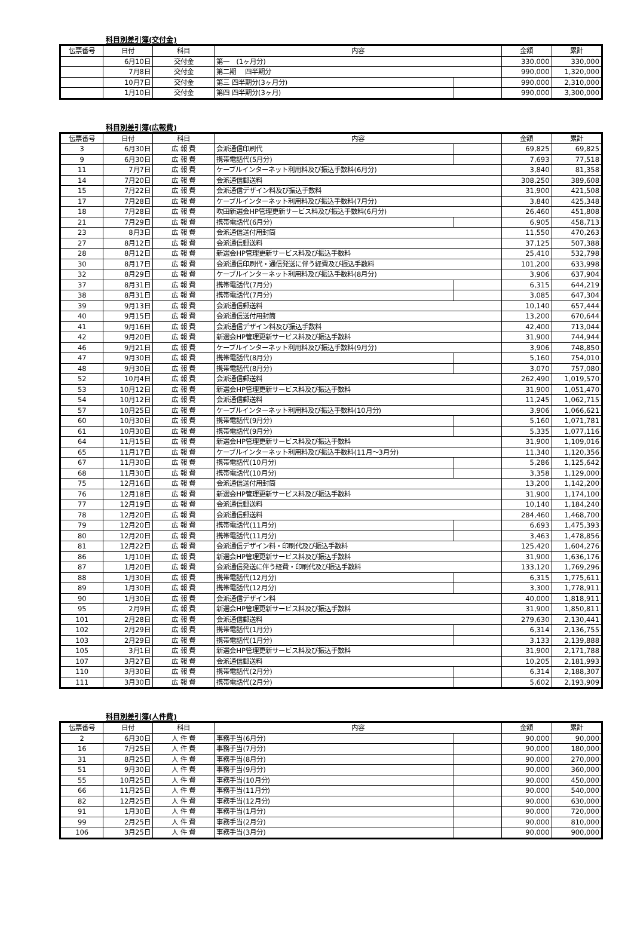科目別差引簿(交付金)
| 伝票番号 | 日付 | 科目 | 内容 | | 金額 | 累計 |
| --- | --- | --- | --- | --- | --- | --- |
| | 6月10日 | 交付金 | 第一 (1ヶ月分) | | 330,000 | 330,000 |
| | 7月8日 | 交付金 | 第二期 四半期分 | | 990,000 | 1,320,000 |
| | 10月7日 | 交付金 | 第三 四半期分(3ヶ月分) | | 990,000 | 2,310,000 |
| | 1月10日 | 交付金 | 第四 四半期分(3ヶ月) | | 990,000 | 3,300,000 |
科目別差引簿(広報費)
| 伝票番号 | 日付 | 科目 | 内容 | | 金額 | 累計 |
| --- | --- | --- | --- | --- | --- | --- |
| 3 | 6月30日 | 広 報 費 | 会派通信印刷代 | | 69,825 | 69,825 |
| 9 | 6月30日 | 広 報 費 | 携帯電話代(5月分) | | 7,693 | 77,518 |
| 11 | 7月7日 | 広 報 費 | ケーブルインターネット利用料及び振込手数料(6月分) | | 3,840 | 81,358 |
| 14 | 7月20日 | 広 報 費 | 会派通信郵送料 | | 308,250 | 389,608 |
| 15 | 7月22日 | 広 報 費 | 会派通信デザイン料及び振込手数料 | | 31,900 | 421,508 |
| 17 | 7月28日 | 広 報 費 | ケーブルインターネット利用料及び振込手数料(7月分) | | 3,840 | 425,348 |
| 18 | 7月28日 | 広 報 費 | 吹田新選会HP管理更新サービス料及び振込手数料(6月分) | | 26,460 | 451,808 |
| 21 | 7月29日 | 広 報 費 | 携帯電話代(6月分) | | 6,905 | 458,713 |
| 23 | 8月3日 | 広 報 費 | 会派通信送付用封筒 | | 11,550 | 470,263 |
| 27 | 8月12日 | 広 報 費 | 会派通信郵送料 | | 37,125 | 507,388 |
| 28 | 8月12日 | 広 報 費 | 新選会HP管理更新サービス料及び振込手数料 | | 25,410 | 532,798 |
| 30 | 8月17日 | 広 報 費 | 会派通信印刷代・通信発送に伴う経費及び振込手数料 | | 101,200 | 633,998 |
| 32 | 8月29日 | 広 報 費 | ケーブルインターネット利用料及び振込手数料(8月分) | | 3,906 | 637,904 |
| 37 | 8月31日 | 広 報 費 | 携帯電話代(7月分) | | 6,315 | 644,219 |
| 38 | 8月31日 | 広 報 費 | 携帯電話代(7月分) | | 3,085 | 647,304 |
| 39 | 9月13日 | 広 報 費 | 会派通信郵送料 | | 10,140 | 657,444 |
| 40 | 9月15日 | 広 報 費 | 会派通信送付用封筒 | | 13,200 | 670,644 |
| 41 | 9月16日 | 広 報 費 | 会派通信デザイン料及び振込手数料 | | 42,400 | 713,044 |
| 42 | 9月20日 | 広 報 費 | 新選会HP管理更新サービス料及び振込手数料 | | 31,900 | 744,944 |
| 46 | 9月21日 | 広 報 費 | ケーブルインターネット利用料及び振込手数料(9月分) | | 3,906 | 748,850 |
| 47 | 9月30日 | 広 報 費 | 携帯電話代(8月分) | | 5,160 | 754,010 |
| 48 | 9月30日 | 広 報 費 | 携帯電話代(8月分) | | 3,070 | 757,080 |
| 52 | 10月4日 | 広 報 費 | 会派通信郵送料 | | 262,490 | 1,019,570 |
| 53 | 10月12日 | 広 報 費 | 新選会HP管理更新サービス料及び振込手数料 | | 31,900 | 1,051,470 |
| 54 | 10月12日 | 広 報 費 | 会派通信郵送料 | | 11,245 | 1,062,715 |
| 57 | 10月25日 | 広 報 費 | ケーブルインターネット利用料及び振込手数料(10月分) | | 3,906 | 1,066,621 |
| 60 | 10月30日 | 広 報 費 | 携帯電話代(9月分) | | 5,160 | 1,071,781 |
| 61 | 10月30日 | 広 報 費 | 携帯電話代(9月分) | | 5,335 | 1,077,116 |
| 64 | 11月15日 | 広 報 費 | 新選会HP管理更新サービス料及び振込手数料 | | 31,900 | 1,109,016 |
| 65 | 11月17日 | 広 報 費 | ケーブルインターネット利用料及び振込手数料(11月～3月分) | | 11,340 | 1,120,356 |
| 67 | 11月30日 | 広 報 費 | 携帯電話代(10月分) | | 5,286 | 1,125,642 |
| 68 | 11月30日 | 広 報 費 | 携帯電話代(10月分) | | 3,358 | 1,129,000 |
| 75 | 12月16日 | 広 報 費 | 会派通信送付用封筒 | | 13,200 | 1,142,200 |
| 76 | 12月18日 | 広 報 費 | 新選会HP管理更新サービス料及び振込手数料 | | 31,900 | 1,174,100 |
| 77 | 12月19日 | 広 報 費 | 会派通信郵送料 | | 10,140 | 1,184,240 |
| 78 | 12月20日 | 広 報 費 | 会派通信郵送料 | | 284,460 | 1,468,700 |
| 79 | 12月20日 | 広 報 費 | 携帯電話代(11月分) | | 6,693 | 1,475,393 |
| 80 | 12月20日 | 広 報 費 | 携帯電話代(11月分) | | 3,463 | 1,478,856 |
| 81 | 12月22日 | 広 報 費 | 会派通信デザイン料・印刷代及び振込手数料 | | 125,420 | 1,604,276 |
| 86 | 1月10日 | 広 報 費 | 新選会HP管理更新サービス料及び振込手数料 | | 31,900 | 1,636,176 |
| 87 | 1月20日 | 広 報 費 | 会派通信発送に伴う経費・印刷代及び振込手数料 | | 133,120 | 1,769,296 |
| 88 | 1月30日 | 広 報 費 | 携帯電話代(12月分) | | 6,315 | 1,775,611 |
| 89 | 1月30日 | 広 報 費 | 携帯電話代(12月分) | | 3,300 | 1,778,911 |
| 90 | 1月30日 | 広 報 費 | 会派通信デザイン料 | | 40,000 | 1,818,911 |
| 95 | 2月9日 | 広 報 費 | 新選会HP管理更新サービス料及び振込手数料 | | 31,900 | 1,850,811 |
| 101 | 2月28日 | 広 報 費 | 会派通信郵送料 | | 279,630 | 2,130,441 |
| 102 | 2月29日 | 広 報 費 | 携帯電話代(1月分) | | 6,314 | 2,136,755 |
| 103 | 2月29日 | 広 報 費 | 携帯電話代(1月分) | | 3,133 | 2,139,888 |
| 105 | 3月1日 | 広 報 費 | 新選会HP管理更新サービス料及び振込手数料 | | 31,900 | 2,171,788 |
| 107 | 3月27日 | 広 報 費 | 会派通信郵送料 | | 10,205 | 2,181,993 |
| 110 | 3月30日 | 広 報 費 | 携帯電話代(2月分) | | 6,314 | 2,188,307 |
| 111 | 3月30日 | 広 報 費 | 携帯電話代(2月分) | | 5,602 | 2,193,909 |
科目別差引簿(人件費)
| 伝票番号 | 日付 | 科目 | 内容 | | 金額 | 累計 |
| --- | --- | --- | --- | --- | --- | --- |
| 2 | 6月30日 | 人 件 費 | 事務手当(6月分) | | 90,000 | 90,000 |
| 16 | 7月25日 | 人 件 費 | 事務手当(7月分) | | 90,000 | 180,000 |
| 31 | 8月25日 | 人 件 費 | 事務手当(8月分) | | 90,000 | 270,000 |
| 51 | 9月30日 | 人 件 費 | 事務手当(9月分) | | 90,000 | 360,000 |
| 55 | 10月25日 | 人 件 費 | 事務手当(10月分) | | 90,000 | 450,000 |
| 66 | 11月25日 | 人 件 費 | 事務手当(11月分) | | 90,000 | 540,000 |
| 82 | 12月25日 | 人 件 費 | 事務手当(12月分) | | 90,000 | 630,000 |
| 91 | 1月30日 | 人 件 費 | 事務手当(1月分) | | 90,000 | 720,000 |
| 99 | 2月25日 | 人 件 費 | 事務手当(2月分) | | 90,000 | 810,000 |
| 106 | 3月25日 | 人 件 費 | 事務手当(3月分) | | 90,000 | 900,000 |